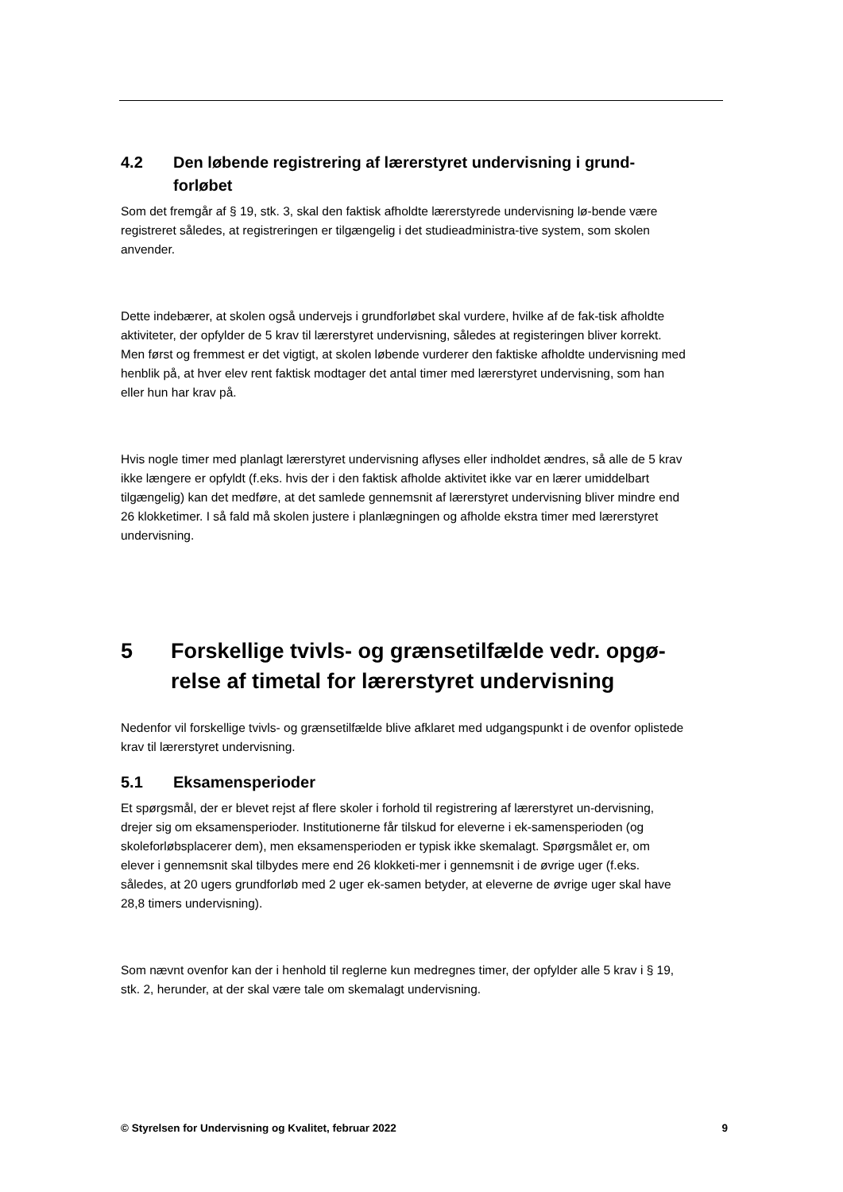4.2 Den løbende registrering af lærerstyret undervisning i grund-forløbet
Som det fremgår af § 19, stk. 3, skal den faktisk afholdte lærerstyrede undervisning lø-bende være registreret således, at registreringen er tilgængelig i det studieadministra-tive system, som skolen anvender.
Dette indebærer, at skolen også undervejs i grundforløbet skal vurdere, hvilke af de fak-tisk afholdte aktiviteter, der opfylder de 5 krav til lærerstyret undervisning, således at registeringen bliver korrekt. Men først og fremmest er det vigtigt, at skolen løbende vurderer den faktiske afholdte undervisning med henblik på, at hver elev rent faktisk modtager det antal timer med lærerstyret undervisning, som han eller hun har krav på.
Hvis nogle timer med planlagt lærerstyret undervisning aflyses eller indholdet ændres, så alle de 5 krav ikke længere er opfyldt (f.eks. hvis der i den faktisk afholde aktivitet ikke var en lærer umiddelbart tilgængelig) kan det medføre, at det samlede gennemsnit af lærerstyret undervisning bliver mindre end 26 klokketimer. I så fald må skolen justere i planlægningen og afholde ekstra timer med lærerstyret undervisning.
5 Forskellige tvivls- og grænsetilfælde vedr. opgø-relse af timetal for lærerstyret undervisning
Nedenfor vil forskellige tvivls- og grænsetilfælde blive afklaret med udgangspunkt i de ovenfor oplistede krav til lærerstyret undervisning.
5.1 Eksamensperioder
Et spørgsmål, der er blevet rejst af flere skoler i forhold til registrering af lærerstyret un-dervisning, drejer sig om eksamensperioder. Institutionerne får tilskud for eleverne i ek-samensperioden (og skoleforløbsplacerer dem), men eksamensperioden er typisk ikke skemalagt. Spørgsmålet er, om elever i gennemsnit skal tilbydes mere end 26 klokketi-mer i gennemsnit i de øvrige uger (f.eks. således, at 20 ugers grundforløb med 2 uger ek-samen betyder, at eleverne de øvrige uger skal have 28,8 timers undervisning).
Som nævnt ovenfor kan der i henhold til reglerne kun medregnes timer, der opfylder alle 5 krav i § 19, stk. 2, herunder, at der skal være tale om skemalagt undervisning.
© Styrelsen for Undervisning og Kvalitet, februar 2022 9